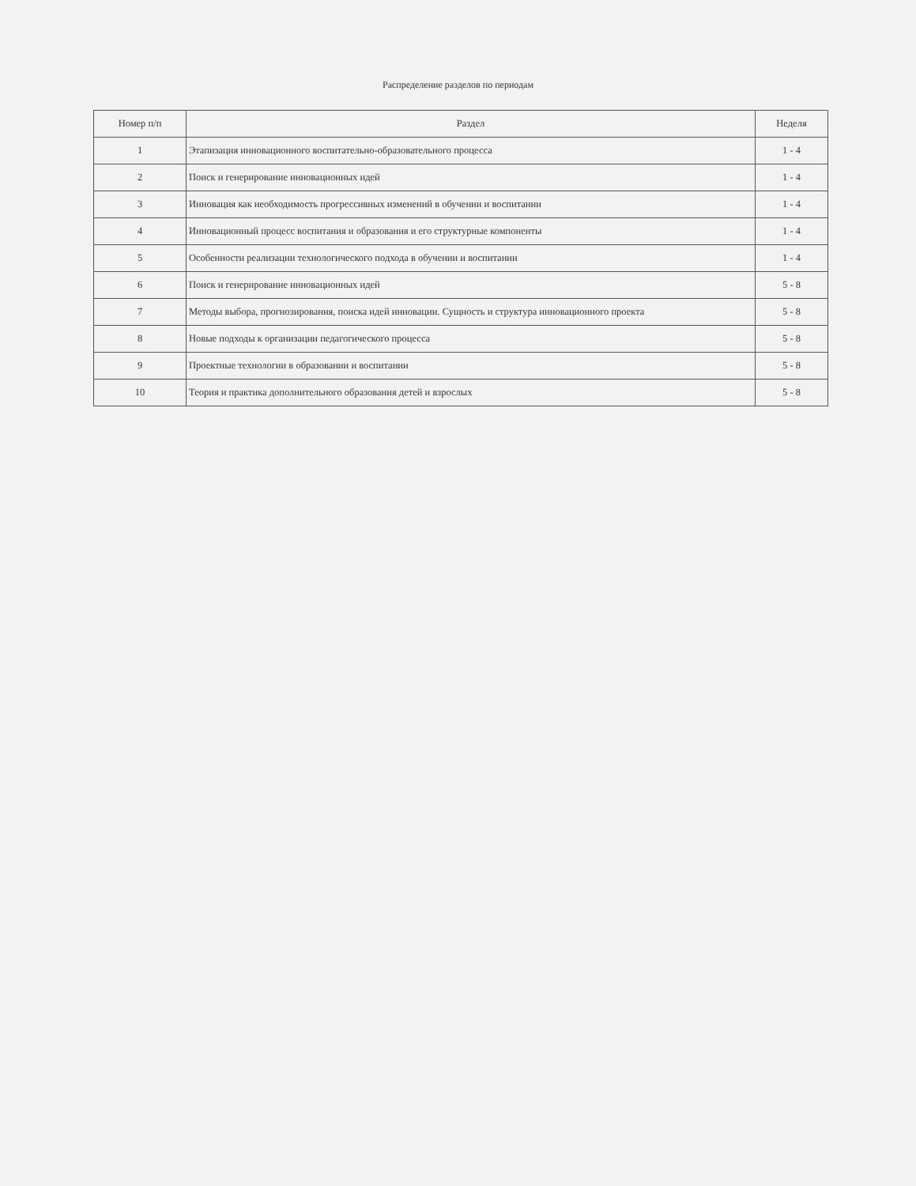Распределение разделов по периодам
| Номер п/п | Раздел | Неделя |
| --- | --- | --- |
| 1 | Этапизация инновационного воспитательно-образовательного процесса | 1 - 4 |
| 2 | Поиск и генерирование инновационных идей | 1 - 4 |
| 3 | Инновация как необходимость прогрессивных изменений в обучении и воспитании | 1 - 4 |
| 4 | Инновационный процесс воспитания и образования и его структурные компоненты | 1 - 4 |
| 5 | Особенности реализации технологического подхода в обучении и воспитании | 1 - 4 |
| 6 | Поиск и генерирование инновационных идей | 5 - 8 |
| 7 | Методы выбора, прогнозирования, поиска идей инновации. Сущность и структура инновационного проекта | 5 - 8 |
| 8 | Новые подходы к организации педагогического процесса | 5 - 8 |
| 9 | Проектные технологии в образовании и воспитании | 5 - 8 |
| 10 | Теория и практика дополнительного образования детей и взрослых | 5 - 8 |